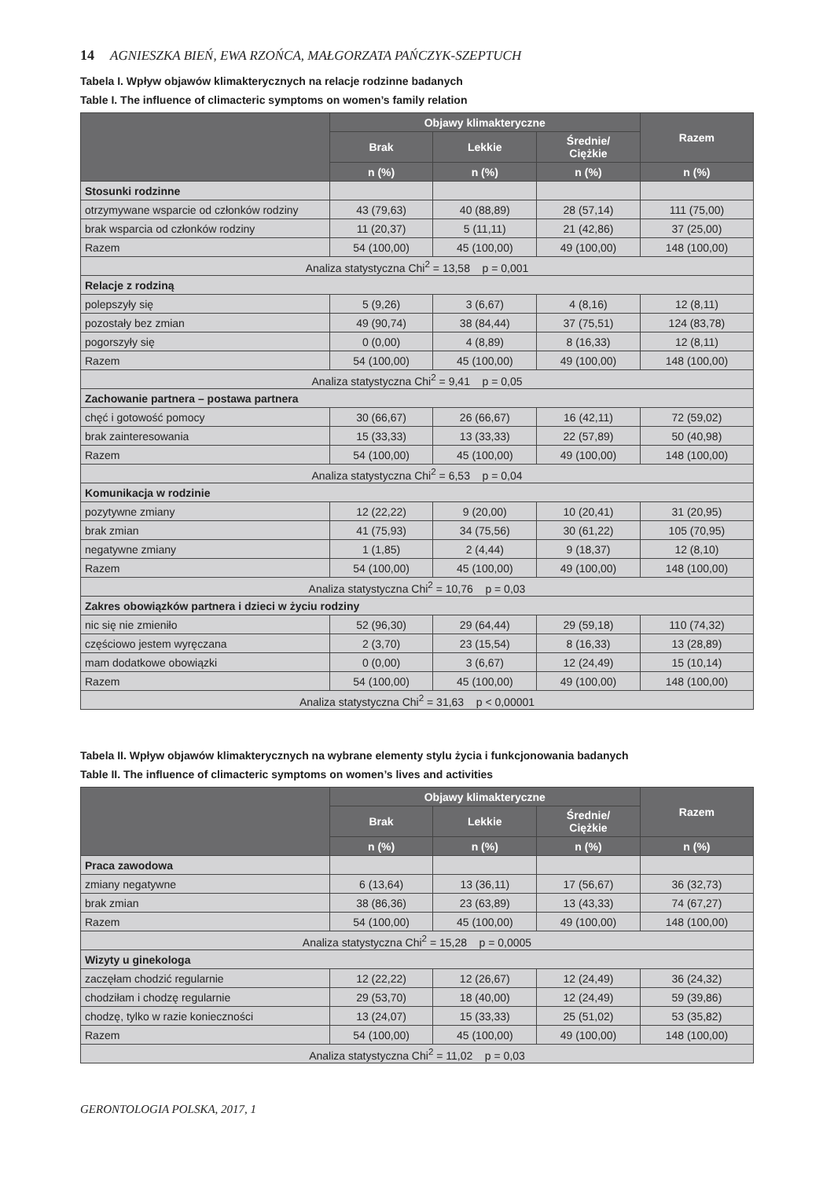14 AGNIESZKA BIEŃ, EWA RZOŃCA, MAŁGORZATA PAŃCZYK-SZEPTUCH
Tabela I. Wpływ objawów klimakterycznych na relacje rodzinne badanych
Table I. The influence of climacteric symptoms on women’s family relation
| | Objawy klimakteryczne | | | Razem |
| --- | --- | --- | --- | --- |
| | Brak | Lekkie | Średnie/ Ciężkie | |
| | n (%) | n (%) | n (%) | n (%) |
| Stosunki rodzinne | | | | |
| otrzymywane wsparcie od członków rodziny | 43 (79,63) | 40 (88,89) | 28 (57,14) | 111 (75,00) |
| brak wsparcia od członków rodziny | 11 (20,37) | 5 (11,11) | 21 (42,86) | 37 (25,00) |
| Razem | 54 (100,00) | 45 (100,00) | 49 (100,00) | 148 (100,00) |
| Analiza statystyczna Chi<sup>2</sup> = 13,58 p = 0,001 | | | | |
| Relacje z rodziną | | | | |
| polepszyły się | 5 (9,26) | 3 (6,67) | 4 (8,16) | 12 (8,11) |
| pozostały bez zmian | 49 (90,74) | 38 (84,44) | 37 (75,51) | 124 (83,78) |
| pogorszyły się | 0 (0,00) | 4 (8,89) | 8 (16,33) | 12 (8,11) |
| Razem | 54 (100,00) | 45 (100,00) | 49 (100,00) | 148 (100,00) |
| Analiza statystyczna Chi<sup>2</sup> = 9,41 p = 0,05 | | | | |
| Zachowanie partnera – postawa partnera | | | | |
| chęć i gotowość pomocy | 30 (66,67) | 26 (66,67) | 16 (42,11) | 72 (59,02) |
| brak zainteresowania | 15 (33,33) | 13 (33,33) | 22 (57,89) | 50 (40,98) |
| Razem | 54 (100,00) | 45 (100,00) | 49 (100,00) | 148 (100,00) |
| Analiza statystyczna Chi<sup>2</sup> = 6,53 p = 0,04 | | | | |
| Komunikacja w rodzinie | | | | |
| pozytywne zmiany | 12 (22,22) | 9 (20,00) | 10 (20,41) | 31 (20,95) |
| brak zmian | 41 (75,93) | 34 (75,56) | 30 (61,22) | 105 (70,95) |
| negatywne zmiany | 1 (1,85) | 2 (4,44) | 9 (18,37) | 12 (8,10) |
| Razem | 54 (100,00) | 45 (100,00) | 49 (100,00) | 148 (100,00) |
| Analiza statystyczna Chi<sup>2</sup> = 10,76 p = 0,03 | | | | |
| Zakres obowiązków partnera i dzieci w życiu rodziny | | | | |
| nic się nie zmieniło | 52 (96,30) | 29 (64,44) | 29 (59,18) | 110 (74,32) |
| częściowo jestem wyręczana | 2 (3,70) | 23 (15,54) | 8 (16,33) | 13 (28,89) |
| mam dodatkowe obowiązki | 0 (0,00) | 3 (6,67) | 12 (24,49) | 15 (10,14) |
| Razem | 54 (100,00) | 45 (100,00) | 49 (100,00) | 148 (100,00) |
| Analiza statystyczna Chi<sup>2</sup> = 31,63 p < 0,00001 | | | | |
Tabela II. Wpływ objawów klimakterycznych na wybrane elementy stylu życia i funkcjonowania badanych
Table II. The influence of climacteric symptoms on women’s lives and activities
| | Objawy klimakteryczne | | | Razem |
| --- | --- | --- | --- | --- |
| | Brak | Lekkie | Średnie/ Ciężkie | |
| | n (%) | n (%) | n (%) | n (%) |
| Praca zawodowa | | | | |
| zmiany negatywne | 6 (13,64) | 13 (36,11) | 17 (56,67) | 36 (32,73) |
| brak zmian | 38 (86,36) | 23 (63,89) | 13 (43,33) | 74 (67,27) |
| Razem | 54 (100,00) | 45 (100,00) | 49 (100,00) | 148 (100,00) |
| Analiza statystyczna Chi<sup>2</sup> = 15,28 p = 0,0005 | | | | |
| Wizyty u ginekologa | | | | |
| zaczęłam chodzić regularnie | 12 (22,22) | 12 (26,67) | 12 (24,49) | 36 (24,32) |
| chodziłam i chodzę regularnie | 29 (53,70) | 18 (40,00) | 12 (24,49) | 59 (39,86) |
| chodzę, tylko w razie konieczności | 13 (24,07) | 15 (33,33) | 25 (51,02) | 53 (35,82) |
| Razem | 54 (100,00) | 45 (100,00) | 49 (100,00) | 148 (100,00) |
| Analiza statystyczna Chi<sup>2</sup> = 11,02 p = 0,03 | | | | |
GERONTOLOGIA POLSKA, 2017, 1